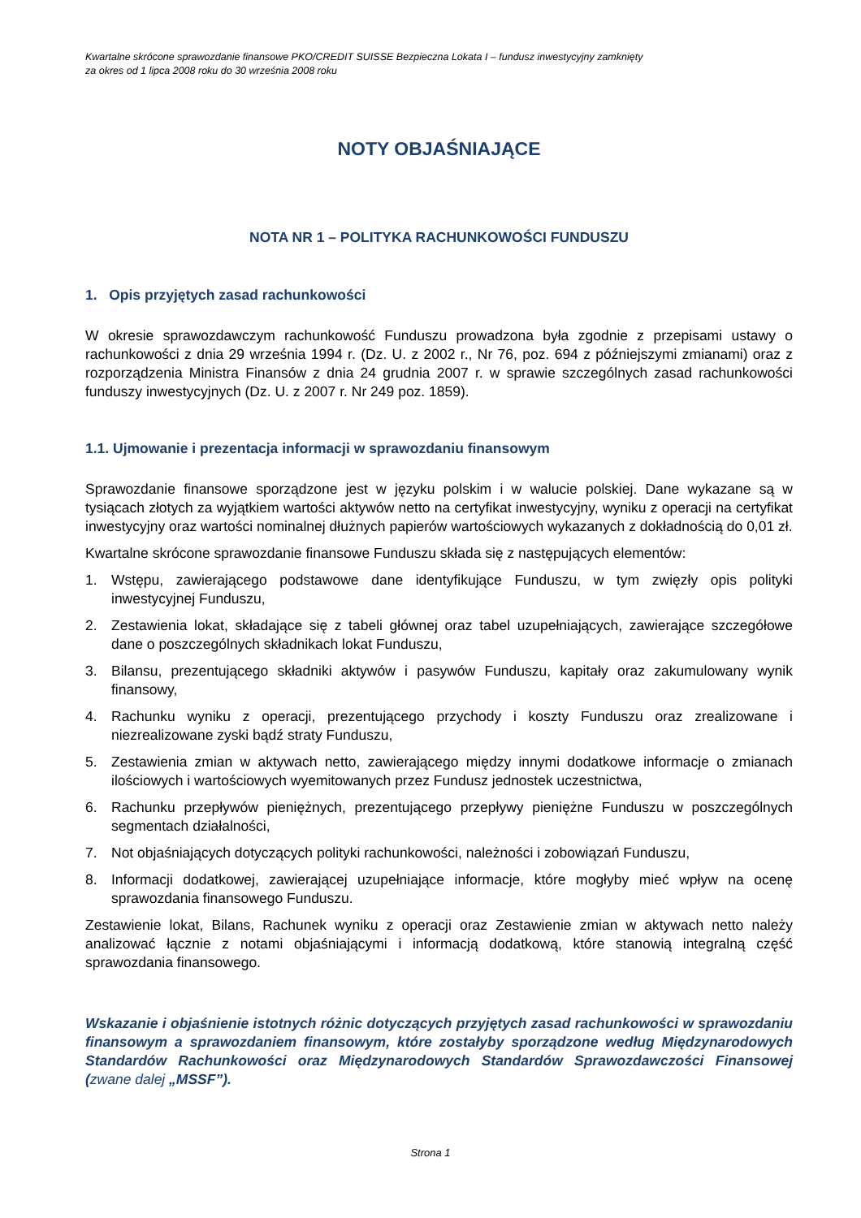Kwartalne skrócone sprawozdanie finansowe PKO/CREDIT SUISSE Bezpieczna Lokata I – fundusz inwestycyjny zamknięty
za okres od 1 lipca 2008 roku do 30 września 2008 roku
NOTY OBJAŚNIAJĄCE
NOTA NR 1 – POLITYKA RACHUNKOWOŚCI FUNDUSZU
1. Opis przyjętych zasad rachunkowości
W okresie sprawozdawczym rachunkowość Funduszu prowadzona była zgodnie z przepisami ustawy o rachunkowości z dnia 29 września 1994 r. (Dz. U. z 2002 r., Nr 76, poz. 694 z późniejszymi zmianami) oraz z rozporządzenia Ministra Finansów z dnia 24 grudnia 2007 r. w sprawie szczególnych zasad rachunkowości funduszy inwestycyjnych (Dz. U. z 2007 r. Nr 249 poz. 1859).
1.1. Ujmowanie i prezentacja informacji w sprawozdaniu finansowym
Sprawozdanie finansowe sporządzone jest w języku polskim i w walucie polskiej. Dane wykazane są w tysiącach złotych za wyjątkiem wartości aktywów netto na certyfikat inwestycyjny, wyniku z operacji na certyfikat inwestycyjny oraz wartości nominalnej dłużnych papierów wartościowych wykazanych z dokładnością do 0,01 zł.
Kwartalne skrócone sprawozdanie finansowe Funduszu składa się z następujących elementów:
1. Wstępu, zawierającego podstawowe dane identyfikujące Funduszu, w tym zwięzły opis polityki inwestycyjnej Funduszu,
2. Zestawienia lokat, składające się z tabeli głównej oraz tabel uzupełniających, zawierające szczegółowe dane o poszczególnych składnikach lokat Funduszu,
3. Bilansu, prezentującego składniki aktywów i pasywów Funduszu, kapitały oraz zakumulowany wynik finansowy,
4. Rachunku wyniku z operacji, prezentującego przychody i koszty Funduszu oraz zrealizowane i niezrealizowane zyski bądź straty Funduszu,
5. Zestawienia zmian w aktywach netto, zawierającego między innymi dodatkowe informacje o zmianach ilościowych i wartościowych wyemitowanych przez Fundusz jednostek uczestnictwa,
6. Rachunku przepływów pieniężnych, prezentującego przepływy pieniężne Funduszu w poszczególnych segmentach działalności,
7. Not objaśniających dotyczących polityki rachunkowości, należności i zobowiązań Funduszu,
8. Informacji dodatkowej, zawierającej uzupełniające informacje, które mogłyby mieć wpływ na ocenę sprawozdania finansowego Funduszu.
Zestawienie lokat, Bilans, Rachunek wyniku z operacji oraz Zestawienie zmian w aktywach netto należy analizować łącznie z notami objaśniającymi i informacją dodatkową, które stanowią integralną część sprawozdania finansowego.
Wskazanie i objaśnienie istotnych różnic dotyczących przyjętych zasad rachunkowości w sprawozdaniu finansowym a sprawozdaniem finansowym, które zostałyby sporządzone według Międzynarodowych Standardów Rachunkowości oraz Międzynarodowych Standardów Sprawozdawczości Finansowej (zwane dalej „MSSF”).
Strona 1